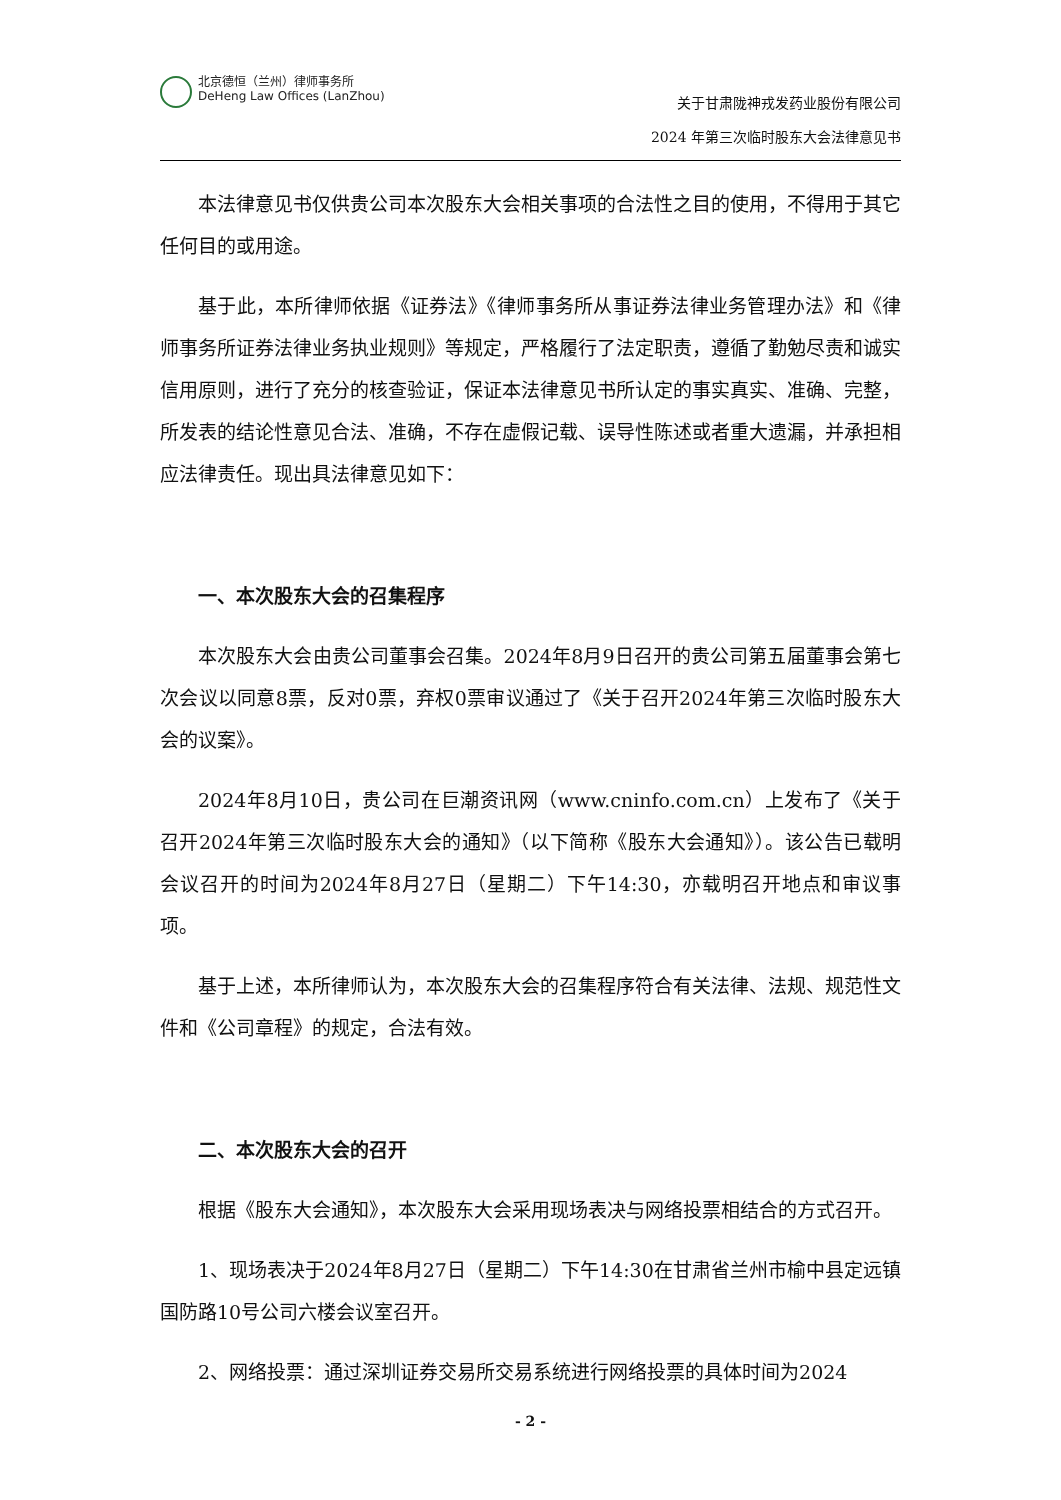北京德恒（兰州）律师事务所
DeHeng Law Offices (LanZhou)
关于甘肃陇神戎发药业股份有限公司
2024 年第三次临时股东大会法律意见书
本法律意见书仅供贵公司本次股东大会相关事项的合法性之目的使用，不得用于其它任何目的或用途。
基于此，本所律师依据《证券法》《律师事务所从事证券法律业务管理办法》和《律师事务所证券法律业务执业规则》等规定，严格履行了法定职责，遵循了勤勉尽责和诚实信用原则，进行了充分的核查验证，保证本法律意见书所认定的事实真实、准确、完整，所发表的结论性意见合法、准确，不存在虚假记载、误导性陈述或者重大遗漏，并承担相应法律责任。现出具法律意见如下：
一、本次股东大会的召集程序
本次股东大会由贵公司董事会召集。2024年8月9日召开的贵公司第五届董事会第七次会议以同意8票，反对0票，弃权0票审议通过了《关于召开2024年第三次临时股东大会的议案》。
2024年8月10日，贵公司在巨潮资讯网（www.cninfo.com.cn）上发布了《关于召开2024年第三次临时股东大会的通知》（以下简称《股东大会通知》）。该公告已载明会议召开的时间为2024年8月27日（星期二）下午14:30，亦载明召开地点和审议事项。
基于上述，本所律师认为，本次股东大会的召集程序符合有关法律、法规、规范性文件和《公司章程》的规定，合法有效。
二、本次股东大会的召开
根据《股东大会通知》，本次股东大会采用现场表决与网络投票相结合的方式召开。
1、现场表决于2024年8月27日（星期二）下午14:30在甘肃省兰州市榆中县定远镇国防路10号公司六楼会议室召开。
2、网络投票：通过深圳证券交易所交易系统进行网络投票的具体时间为2024
- 2 -